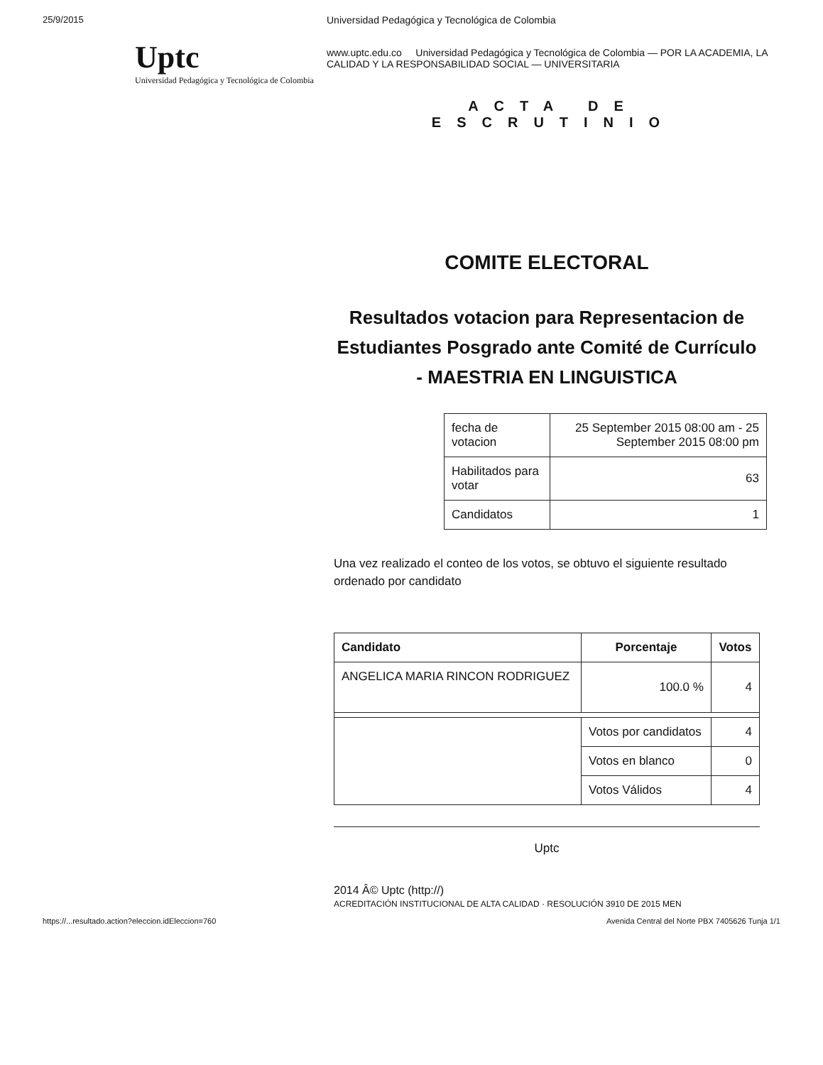25/9/2015
Uptc
Universidad Pedagógica y Tecnológica de Colombia
Universidad Pedagógica y Tecnológica de Colombia
www.uptc.edu.co Universidad Pedagógica y Tecnológica de Colombia — POR LA ACADEMIA, LA CALIDAD Y LA RESPONSABILIDAD SOCIAL — UNIVERSITARIA
ACTA DE
ESCRUTINIO
COMITE ELECTORAL
Resultados votacion para Representacion de Estudiantes Posgrado ante Comité de Currículo - MAESTRIA EN LINGUISTICA
| fecha de votacion | 25 September 2015 08:00 am - 25 September 2015 08:00 pm |
| Habilitados para votar | 63 |
| Candidatos | 1 |
Una vez realizado el conteo de los votos, se obtuvo el siguiente resultado ordenado por candidato
| Candidato | Porcentaje | Votos |
| --- | --- | --- |
| ANGELICA MARIA RINCON RODRIGUEZ | 100.0 % | 4 |
| | Votos por candidatos | 4 |
| | Votos en blanco | 0 |
| | Votos Válidos | 4 |
Uptc
2014 Â© Uptc (http://)
ACREDITACIÓN INSTITUCIONAL DE ALTA CALIDAD · RESOLUCIÓN 3910 DE 2015 MEN
https://...resultado.action?eleccion.idEleccion=760 Avenida Central del Norte PBX 7405626 Tunja 1/1